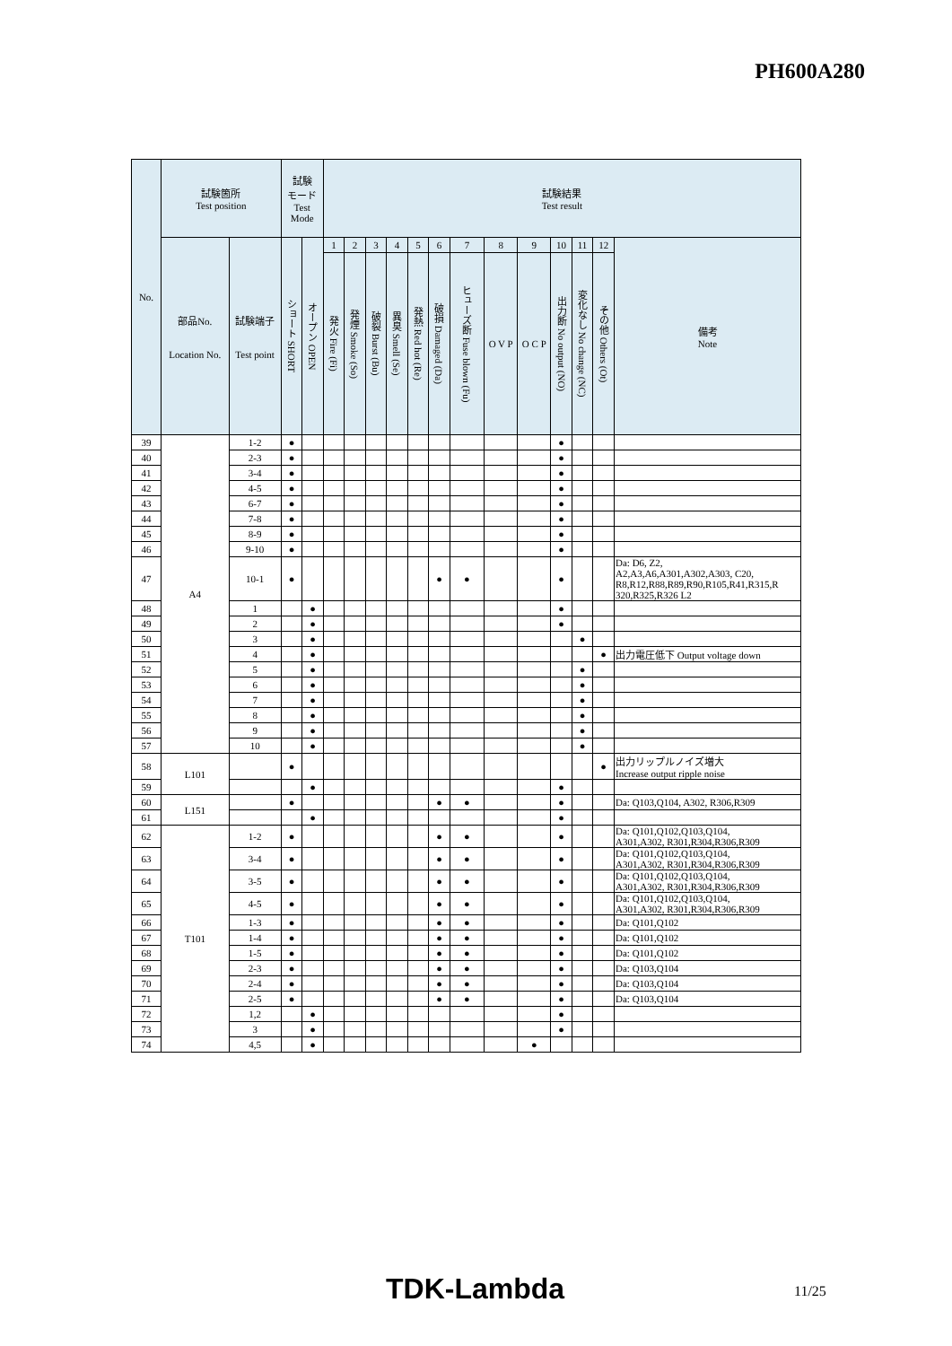PH600A280
| No. | 試験箇所 Test position | | 試験 モード Test Mode | | 試験結果 Test result | | | | | | | | | | | | |
| --- | --- | --- | --- | --- | --- | --- | --- | --- | --- | --- | --- | --- | --- | --- | --- | --- | --- |
| | 部品No. Location No. | 試験端子 Test point | ショート SHORT | オープン OPEN | 1 | 2 | 3 | 4 | 5 | 6 | 7 | 8 | 9 | 10 | 11 | 12 | 備考 Note |
| | | | | | 発火 Fire (Fi) | 発煙 Smoke (So) | 破裂 Burst (Bu) | 異臭 Smell (Se) | 発熱 Red hot (Re) | 破損 Damaged (Da) | ヒューズ断 Fuse blown (Fu) | O V P | O C P | 出力断 No output (NO) | 変化なし No change (NC) | その他 Others (Ot) | |
| 39 | A4 | 1-2 | ● | | | | | | | | | | | ● | | | |
| 40 | | 2-3 | ● | | | | | | | | | | | ● | | | |
| 41 | | 3-4 | ● | | | | | | | | | | | ● | | | |
| 42 | | 4-5 | ● | | | | | | | | | | | ● | | | |
| 43 | | 6-7 | ● | | | | | | | | | | | ● | | | |
| 44 | | 7-8 | ● | | | | | | | | | | | ● | | | |
| 45 | | 8-9 | ● | | | | | | | | | | | ● | | | |
| 46 | | 9-10 | ● | | | | | | | | | | | ● | | | |
| 47 | | 10-1 | ● | | | | | | | ● | ● | | | ● | | | Da: D6, Z2, A2,A3,A6,A301,A302,A303, C20, R8,R12,R88,R89,R90,R105,R41,R315,R 320,R325,R326 L2 |
| 48 | | 1 | | ● | | | | | | | | | | ● | | | |
| 49 | | 2 | | ● | | | | | | | | | | ● | | | |
| 50 | | 3 | | ● | | | | | | | | | | | ● | | |
| 51 | | 4 | | ● | | | | | | | | | | | | ● | 出力電圧低下 Output voltage down |
| 52 | | 5 | | ● | | | | | | | | | | | ● | | |
| 53 | | 6 | | ● | | | | | | | | | | | ● | | |
| 54 | | 7 | | ● | | | | | | | | | | | ● | | |
| 55 | | 8 | | ● | | | | | | | | | | | ● | | |
| 56 | | 9 | | ● | | | | | | | | | | | ● | | |
| 57 | | 10 | | ● | | | | | | | | | | | ● | | |
| 58 | L101 | | ● | | | | | | | | | | | | | ● | 出力リップルノイズ増大 Increase output ripple noise |
| 59 | | | | ● | | | | | | | | | | ● | | | |
| 60 | L151 | | ● | | | | | | | ● | ● | | | ● | | | Da: Q103,Q104, A302, R306,R309 |
| 61 | | | | ● | | | | | | | | | | ● | | | |
| 62 | T101 | 1-2 | ● | | | | | | | ● | ● | | | ● | | | Da: Q101,Q102,Q103,Q104, A301,A302, R301,R304,R306,R309 |
| 63 | | 3-4 | ● | | | | | | | ● | ● | | | ● | | | Da: Q101,Q102,Q103,Q104, A301,A302, R301,R304,R306,R309 |
| 64 | | 3-5 | ● | | | | | | | ● | ● | | | ● | | | Da: Q101,Q102,Q103,Q104, A301,A302, R301,R304,R306,R309 |
| 65 | | 4-5 | ● | | | | | | | ● | ● | | | ● | | | Da: Q101,Q102,Q103,Q104, A301,A302, R301,R304,R306,R309 |
| 66 | | 1-3 | ● | | | | | | | ● | ● | | | ● | | | Da: Q101,Q102 |
| 67 | | 1-4 | ● | | | | | | | ● | ● | | | ● | | | Da: Q101,Q102 |
| 68 | | 1-5 | ● | | | | | | | ● | ● | | | ● | | | Da: Q101,Q102 |
| 69 | | 2-3 | ● | | | | | | | ● | ● | | | ● | | | Da: Q103,Q104 |
| 70 | | 2-4 | ● | | | | | | | ● | ● | | | ● | | | Da: Q103,Q104 |
| 71 | | 2-5 | ● | | | | | | | ● | ● | | | ● | | | Da: Q103,Q104 |
| 72 | | 1,2 | | ● | | | | | | | | | | ● | | | |
| 73 | | 3 | | ● | | | | | | | | | | ● | | | |
| 74 | | 4,5 | | ● | | | | | | | | | ● | | | | |
TDK-Lambda 11/25